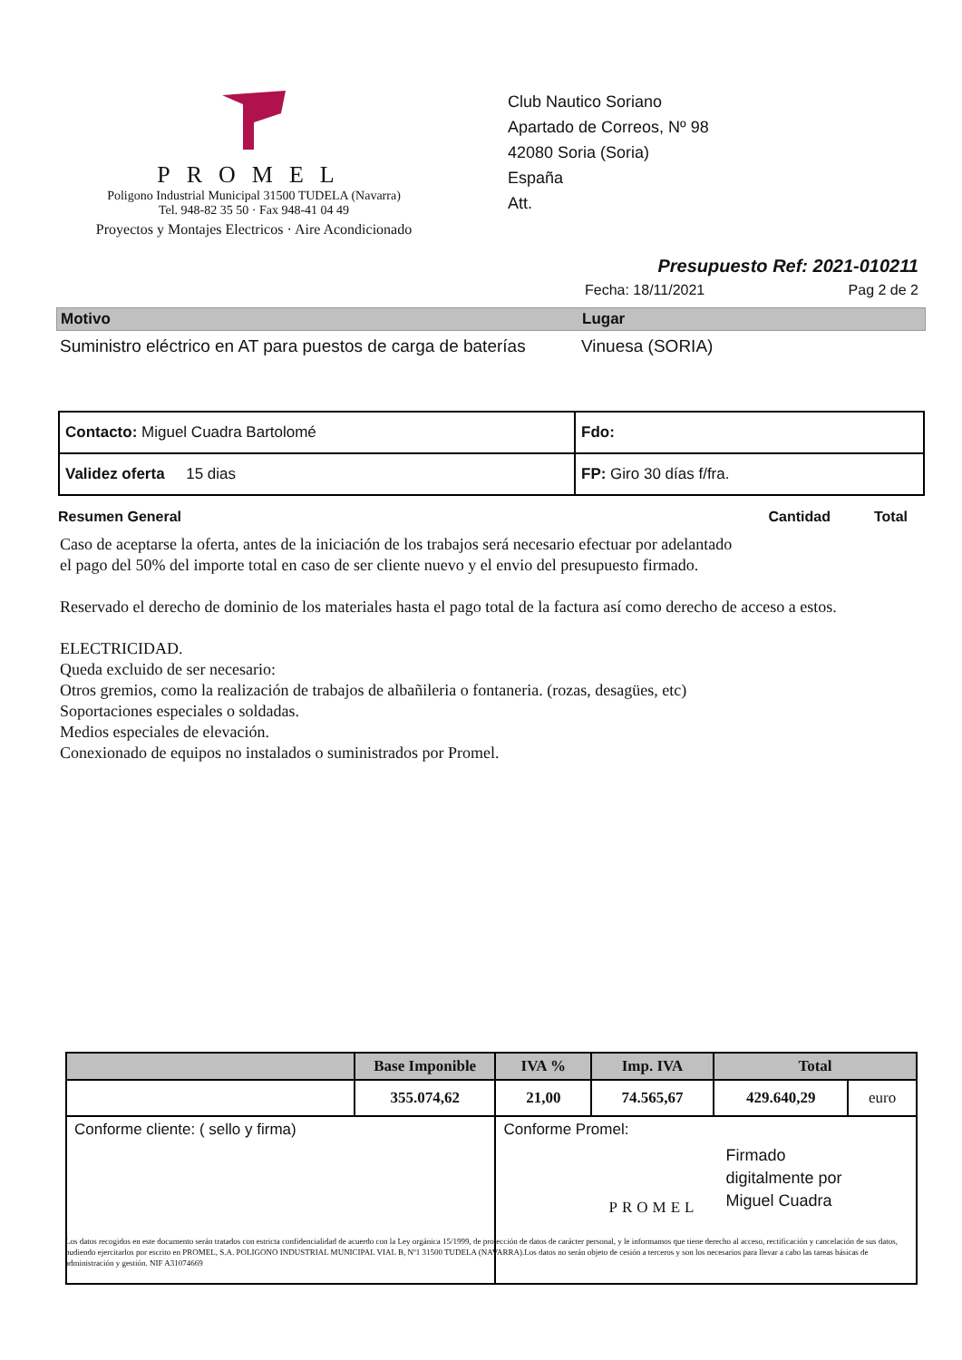PROMEL
Poligono Industrial Municipal 31500 TUDELA (Navarra)
Tel. 948-82 35 50 · Fax 948-41 04 49
Proyectos y Montajes Electricos · Aire Acondicionado
Club Nautico Soriano
Apartado de Correos, Nº 98
42080 Soria (Soria)
España
Att.
Presupuesto Ref: 2021-010211
Fecha: 18/11/2021 Pag 2 de 2
Motivo Lugar
Suministro eléctrico en AT para puestos de carga de baterías
Vinuesa (SORIA)
| Contacto: Miguel Cuadra Bartolomé | Fdo: |
| Validez oferta 15 dias | FP: Giro 30 días f/fra. |
Resumen General Cantidad Total
Caso de aceptarse la oferta, antes de la iniciación de los trabajos será necesario efectuar por adelantado
el pago del 50% del importe total en caso de ser cliente nuevo y el envio del presupuesto firmado.
Reservado el derecho de dominio de los materiales hasta el pago total de la factura así como derecho de acceso a estos.
ELECTRICIDAD.
Queda excluido de ser necesario:
Otros gremios, como la realización de trabajos de albañileria o fontaneria. (rozas, desagües, etc)
Soportaciones especiales o soldadas.
Medios especiales de elevación.
Conexionado de equipos no instalados o suministrados por Promel.
| | Base Imponible | IVA % | Imp. IVA | Total | |
| --- | --- | --- | --- | --- | --- |
| | 355.074,62 | 21,00 | 74.565,67 | 429.640,29 | euro |
| Conforme cliente: ( sello y firma) | | Conforme Promel: PROMEL Firmado digitalmente por Miguel Cuadra | | | |
Los datos recogidos en este documento serán tratados con estricta confidencialidad de acuerdo con la Ley orgánica 15/1999, de protección de datos de carácter personal, y le informamos que tiene derecho al acceso, rectificación y cancelación de sus datos, pudiendo ejercitarlos por escrito en PROMEL, S.A. POLIGONO INDUSTRIAL MUNICIPAL VIAL B, Nº1 31500 TUDELA (NAVARRA).Los datos no serán objeto de cesión a terceros y son los necesarios para llevar a cabo las tareas básicas de administración y gestión. NIF A31074669